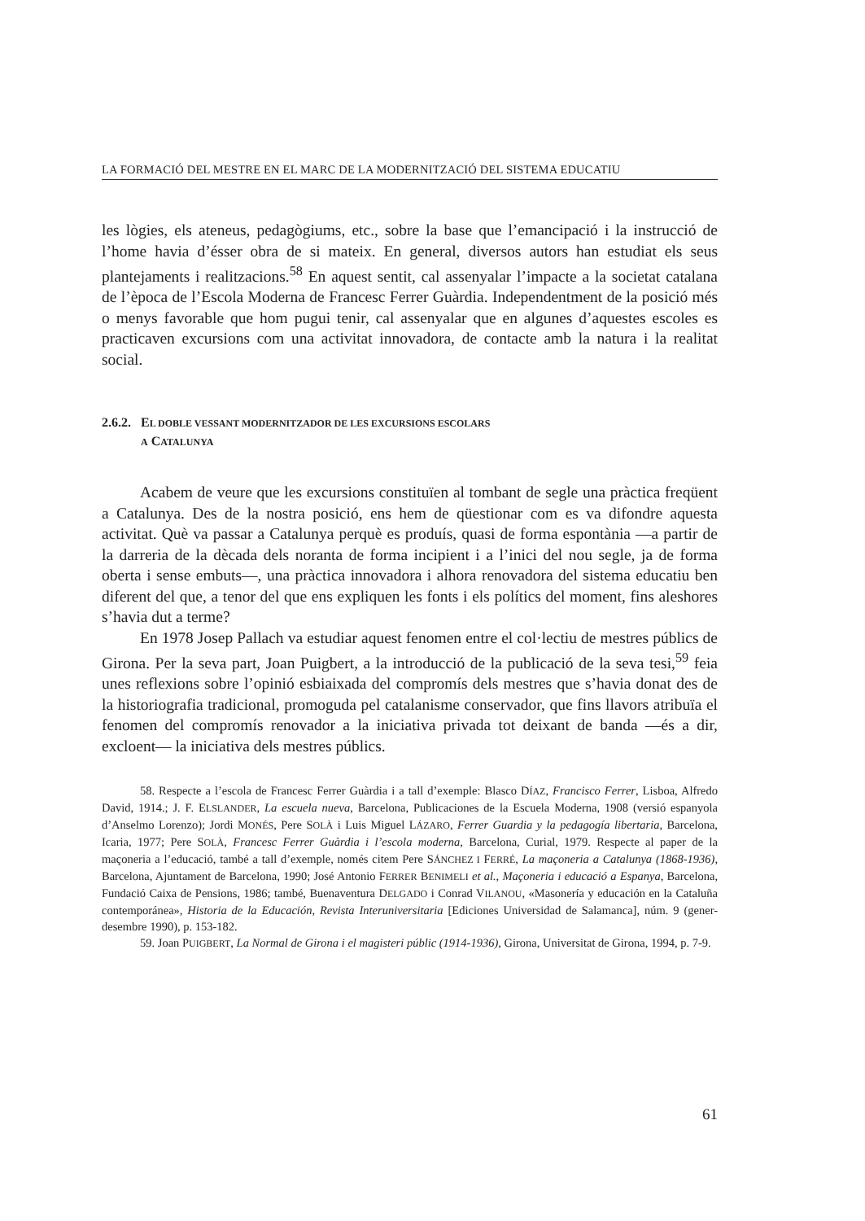LA FORMACIÓ DEL MESTRE EN EL MARC DE LA MODERNITZACIÓ DEL SISTEMA EDUCATIU
les lògies, els ateneus, pedagògiums, etc., sobre la base que l’emancipació i la instrucció de l’home havia d’ésser obra de si mateix. En general, diversos autors han estudiat els seus plantejaments i realitzacions.<sup>58</sup> En aquest sentit, cal assenyalar l’impacte a la societat catalana de l’època de l’Escola Moderna de Francesc Ferrer Guàrdia. Independentment de la posició més o menys favorable que hom pugui tenir, cal assenyalar que en algunes d’aquestes escoles es practicaven excursions com una activitat innovadora, de contacte amb la natura i la realitat social.
2.6.2. EL DOBLE VESSANT MODERNITZADOR DE LES EXCURSIONS ESCOLARS
A CATALUNYA
Acabem de veure que les excursions constituïen al tombant de segle una pràctica freqüent a Catalunya. Des de la nostra posició, ens hem de qüestionar com es va difondre aquesta activitat. Què va passar a Catalunya perquè es produís, quasi de forma espontània —a partir de la darreria de la dècada dels noranta de forma incipient i a l’inici del nou segle, ja de forma oberta i sense embuts—, una pràctica innovadora i alhora renovadora del sistema educatiu ben diferent del que, a tenor del que ens expliquen les fonts i els polítics del moment, fins aleshores s’havia dut a terme?
En 1978 Josep Pallach va estudiar aquest fenomen entre el col·lectiu de mestres públics de Girona. Per la seva part, Joan Puigbert, a la introducció de la publicació de la seva tesi,<sup>59</sup> feia unes reflexions sobre l’opinió esbiaixada del compromís dels mestres que s’havia donat des de la historiografia tradicional, promoguda pel catalanisme conservador, que fins llavors atribuïa el fenomen del compromís renovador a la iniciativa privada tot deixant de banda —és a dir, excloent— la iniciativa dels mestres públics.
58. Respecte a l’escola de Francesc Ferrer Guàrdia i a tall d’exemple: Blasco DÍAZ, Francisco Ferrer, Lisboa, Alfredo David, 1914.; J. F. ELSLANDER, La escuela nueva, Barcelona, Publicaciones de la Escuela Moderna, 1908 (versió espanyola d’Anselmo Lorenzo); Jordi MONÉS, Pere SOLÀ i Luis Miguel LÁZARO, Ferrer Guardia y la pedagogía libertaria, Barcelona, Icaria, 1977; Pere SOLÀ, Francesc Ferrer Guàrdia i l’escola moderna, Barcelona, Curial, 1979. Respecte al paper de la maçoneria a l’educació, també a tall d’exemple, només citem Pere SÁNCHEZ I FERRÉ, La maçoneria a Catalunya (1868-1936), Barcelona, Ajuntament de Barcelona, 1990; José Antonio FERRER BENIMELI et al., Maçoneria i educació a Espanya, Barcelona, Fundació Caixa de Pensions, 1986; també, Buenaventura DELGADO i Conrad VILANOU, «Masonería y educación en la Cataluña contemporánea», Historia de la Educación, Revista Interuniversitaria [Ediciones Universidad de Salamanca], núm. 9 (gener-desembre 1990), p. 153-182.
59. Joan PUIGBERT, La Normal de Girona i el magisteri públic (1914-1936), Girona, Universitat de Girona, 1994, p. 7-9.
61